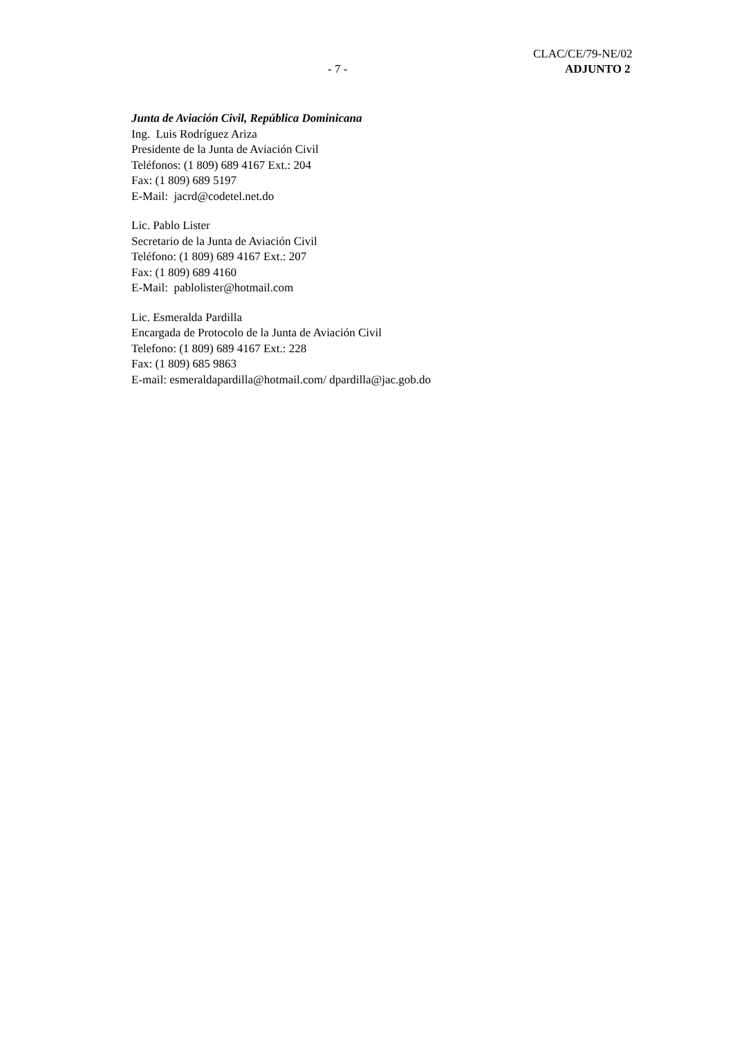CLAC/CE/79-NE/02
- 7 - ADJUNTO 2
Junta de Aviación Civil, República Dominicana
Ing. Luis Rodríguez Ariza
Presidente de la Junta de Aviación Civil
Teléfonos: (1 809) 689 4167 Ext.: 204
Fax: (1 809) 689 5197
E-Mail: jacrd@codetel.net.do
Lic. Pablo Lister
Secretario de la Junta de Aviación Civil
Teléfono: (1 809) 689 4167 Ext.: 207
Fax: (1 809) 689 4160
E-Mail: pablolister@hotmail.com
Lic. Esmeralda Pardilla
Encargada de Protocolo de la Junta de Aviación Civil
Telefono: (1 809) 689 4167 Ext.: 228
Fax: (1 809) 685 9863
E-mail: esmeraldapardilla@hotmail.com/ dpardilla@jac.gob.do